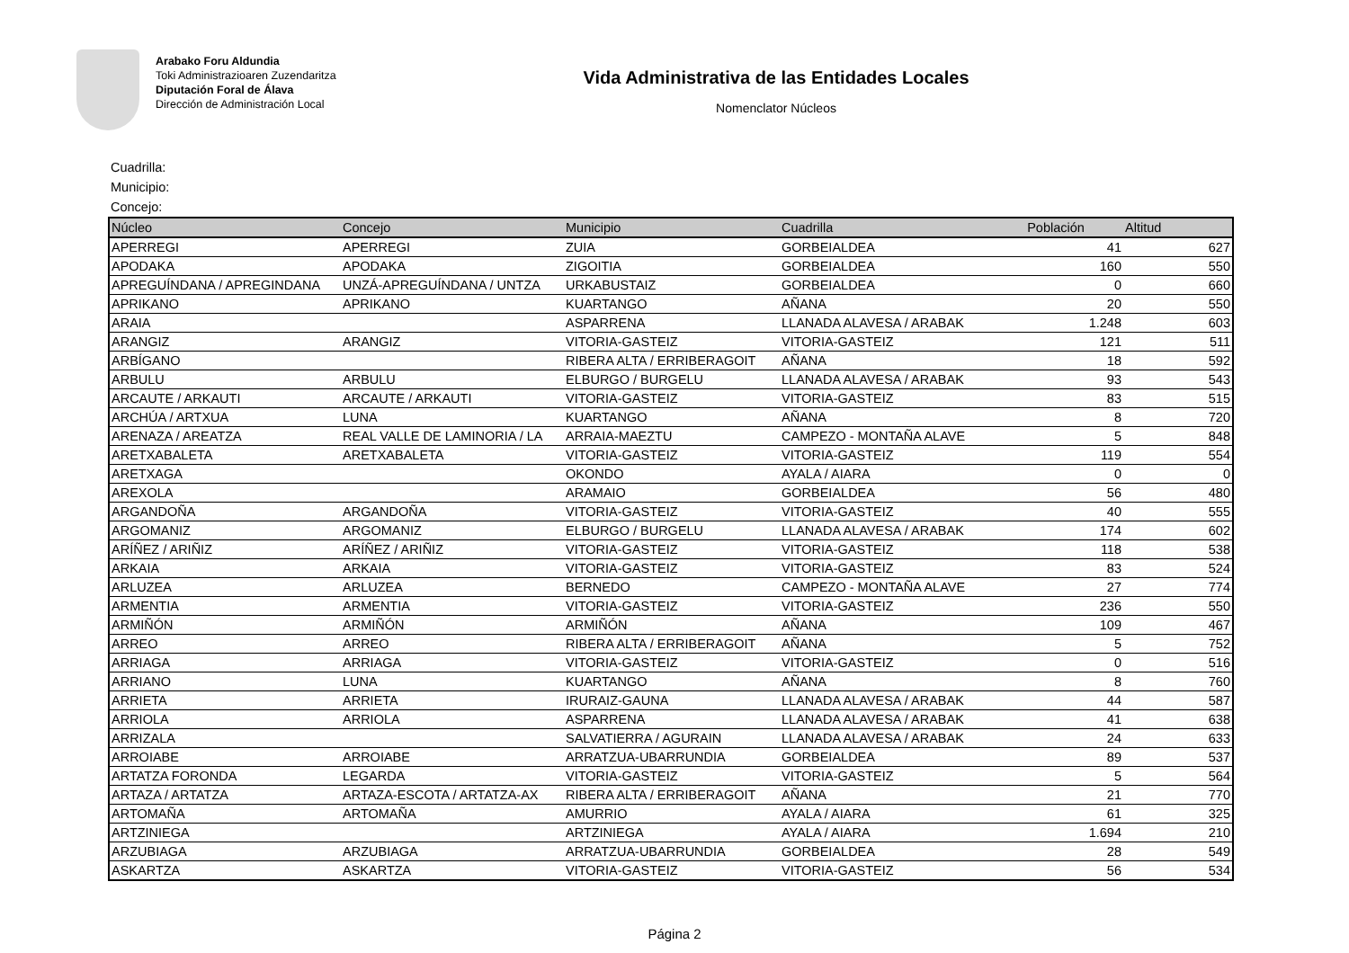Arabako Foru Aldundia
Toki Administrazioaren Zuzendaritza
Diputación Foral de Álava
Dirección de Administración Local
Vida Administrativa de las Entidades Locales
Nomenclator Núcleos
Cuadrilla:
Municipio:
Concejo:
| Núcleo | Concejo | Municipio | Cuadrilla | Población | Altitud |
| --- | --- | --- | --- | --- | --- |
| APERREGI | APERREGI | ZUIA | GORBEIALDEA | 41 | 627 |
| APODAKA | APODAKA | ZIGOITIA | GORBEIALDEA | 160 | 550 |
| APREGUÍNDANA / APREGINDANA | UNZÁ-APREGUÍNDANA / UNTZA | URKABUSTAIZ | GORBEIALDEA | 0 | 660 |
| APRIKANO | APRIKANO | KUARTANGO | AÑANA | 20 | 550 |
| ARAIA | | ASPARRENA | LLANADA ALAVESA / ARABAK | 1.248 | 603 |
| ARANGIZ | ARANGIZ | VITORIA-GASTEIZ | VITORIA-GASTEIZ | 121 | 511 |
| ARBÍGANO | | RIBERA ALTA / ERRIBERAGOIT | AÑANA | 18 | 592 |
| ARBULU | ARBULU | ELBURGO / BURGELU | LLANADA ALAVESA / ARABAK | 93 | 543 |
| ARCAUTE / ARKAUTI | ARCAUTE / ARKAUTI | VITORIA-GASTEIZ | VITORIA-GASTEIZ | 83 | 515 |
| ARCHÚA / ARTXUA | LUNA | KUARTANGO | AÑANA | 8 | 720 |
| ARENAZA / AREATZA | REAL VALLE DE LAMINORIA / LA | ARRAIA-MAEZTU | CAMPEZO - MONTAÑA ALAVE | 5 | 848 |
| ARETXABALETA | ARETXABALETA | VITORIA-GASTEIZ | VITORIA-GASTEIZ | 119 | 554 |
| ARETXAGA | | OKONDO | AYALA / AIARA | 0 | 0 |
| AREXOLA | | ARAMAIO | GORBEIALDEA | 56 | 480 |
| ARGANDOÑA | ARGANDOÑA | VITORIA-GASTEIZ | VITORIA-GASTEIZ | 40 | 555 |
| ARGOMANIZ | ARGOMANIZ | ELBURGO / BURGELU | LLANADA ALAVESA / ARABAK | 174 | 602 |
| ARÍÑEZ / ARIÑIZ | ARÍÑEZ / ARIÑIZ | VITORIA-GASTEIZ | VITORIA-GASTEIZ | 118 | 538 |
| ARKAIA | ARKAIA | VITORIA-GASTEIZ | VITORIA-GASTEIZ | 83 | 524 |
| ARLUZEA | ARLUZEA | BERNEDO | CAMPEZO - MONTAÑA ALAVE | 27 | 774 |
| ARMENTIA | ARMENTIA | VITORIA-GASTEIZ | VITORIA-GASTEIZ | 236 | 550 |
| ARMIÑÓN | ARMIÑÓN | ARMIÑÓN | AÑANA | 109 | 467 |
| ARREO | ARREO | RIBERA ALTA / ERRIBERAGOIT | AÑANA | 5 | 752 |
| ARRIAGA | ARRIAGA | VITORIA-GASTEIZ | VITORIA-GASTEIZ | 0 | 516 |
| ARRIANO | LUNA | KUARTANGO | AÑANA | 8 | 760 |
| ARRIETA | ARRIETA | IRURAIZ-GAUNA | LLANADA ALAVESA / ARABAK | 44 | 587 |
| ARRIOLA | ARRIOLA | ASPARRENA | LLANADA ALAVESA / ARABAK | 41 | 638 |
| ARRIZALA | | SALVATIERRA / AGURAIN | LLANADA ALAVESA / ARABAK | 24 | 633 |
| ARROIABE | ARROIABE | ARRATZUA-UBARRUNDIA | GORBEIALDEA | 89 | 537 |
| ARTATZA FORONDA | LEGARDA | VITORIA-GASTEIZ | VITORIA-GASTEIZ | 5 | 564 |
| ARTAZA / ARTATZA | ARTAZA-ESCOTA / ARTATZA-AX | RIBERA ALTA / ERRIBERAGOIT | AÑANA | 21 | 770 |
| ARTOMAÑA | ARTOMAÑA | AMURRIO | AYALA / AIARA | 61 | 325 |
| ARTZINIEGA | | ARTZINIEGA | AYALA / AIARA | 1.694 | 210 |
| ARZUBIAGA | ARZUBIAGA | ARRATZUA-UBARRUNDIA | GORBEIALDEA | 28 | 549 |
| ASKARTZA | ASKARTZA | VITORIA-GASTEIZ | VITORIA-GASTEIZ | 56 | 534 |
Página 2